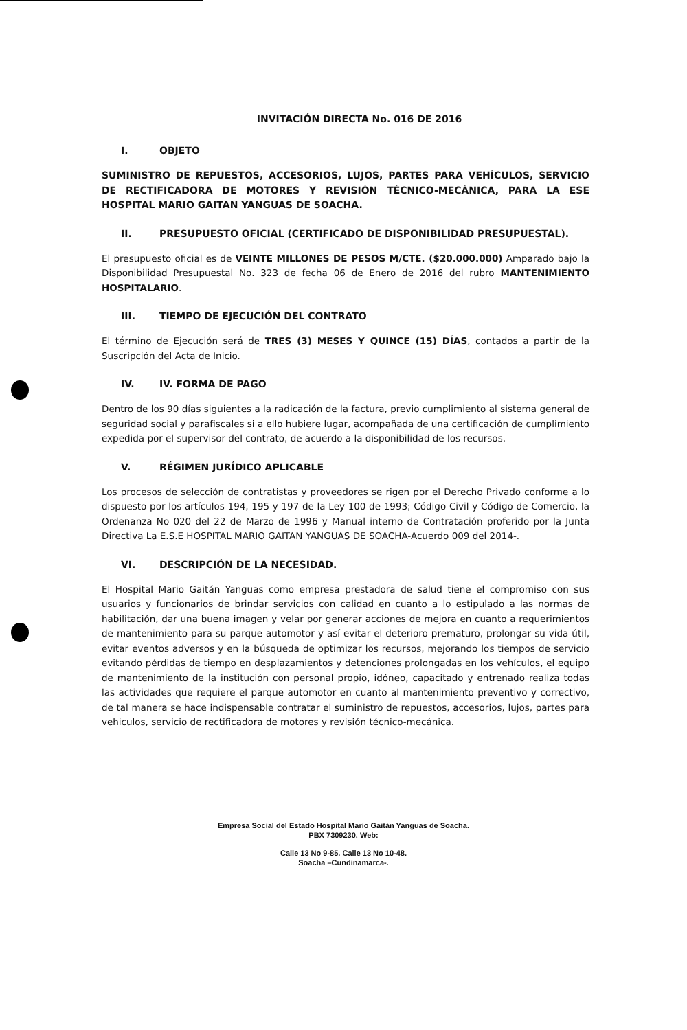INVITACIÓN DIRECTA No. 016 DE 2016
I. OBJETO
SUMINISTRO DE REPUESTOS, ACCESORIOS, LUJOS, PARTES PARA VEHÍCULOS, SERVICIO DE RECTIFICADORA DE MOTORES Y REVISIÓN TÉCNICO-MECÁNICA, PARA LA ESE HOSPITAL MARIO GAITAN YANGUAS DE SOACHA.
II. PRESUPUESTO OFICIAL (CERTIFICADO DE DISPONIBILIDAD PRESUPUESTAL).
El presupuesto oficial es de VEINTE MILLONES DE PESOS M/CTE. ($20.000.000) Amparado bajo la Disponibilidad Presupuestal No. 323 de fecha 06 de Enero de 2016 del rubro MANTENIMIENTO HOSPITALARIO.
III. TIEMPO DE EJECUCIÓN DEL CONTRATO
El término de Ejecución será de TRES (3) MESES Y QUINCE (15) DÍAS, contados a partir de la Suscripción del Acta de Inicio.
IV. IV. FORMA DE PAGO
Dentro de los 90 días siguientes a la radicación de la factura, previo cumplimiento al sistema general de seguridad social y parafiscales si a ello hubiere lugar, acompañada de una certificación de cumplimiento expedida por el supervisor del contrato, de acuerdo a la disponibilidad de los recursos.
V. RÉGIMEN JURÍDICO APLICABLE
Los procesos de selección de contratistas y proveedores se rigen por el Derecho Privado conforme a lo dispuesto por los artículos 194, 195 y 197 de la Ley 100 de 1993; Código Civil y Código de Comercio, la Ordenanza No 020 del 22 de Marzo de 1996 y Manual interno de Contratación proferido por la Junta Directiva La E.S.E HOSPITAL MARIO GAITAN YANGUAS DE SOACHA-Acuerdo 009 del 2014-.
VI. DESCRIPCIÓN DE LA NECESIDAD.
El Hospital Mario Gaitán Yanguas como empresa prestadora de salud tiene el compromiso con sus usuarios y funcionarios de brindar servicios con calidad en cuanto a lo estipulado a las normas de habilitación, dar una buena imagen y velar por generar acciones de mejora en cuanto a requerimientos de mantenimiento para su parque automotor y así evitar el deterioro prematuro, prolongar su vida útil, evitar eventos adversos y en la búsqueda de optimizar los recursos, mejorando los tiempos de servicio evitando pérdidas de tiempo en desplazamientos y detenciones prolongadas en los vehículos, el equipo de mantenimiento de la institución con personal propio, idóneo, capacitado y entrenado realiza todas las actividades que requiere el parque automotor en cuanto al mantenimiento preventivo y correctivo, de tal manera se hace indispensable contratar el suministro de repuestos, accesorios, lujos, partes para vehiculos, servicio de rectificadora de motores y revisión técnico-mecánica.
Empresa Social del Estado Hospital Mario Gaitán Yanguas de Soacha.
PBX 7309230. Web:
Calle 13 No 9-85. Calle 13 No 10-48.
Soacha –Cundinamarca-.